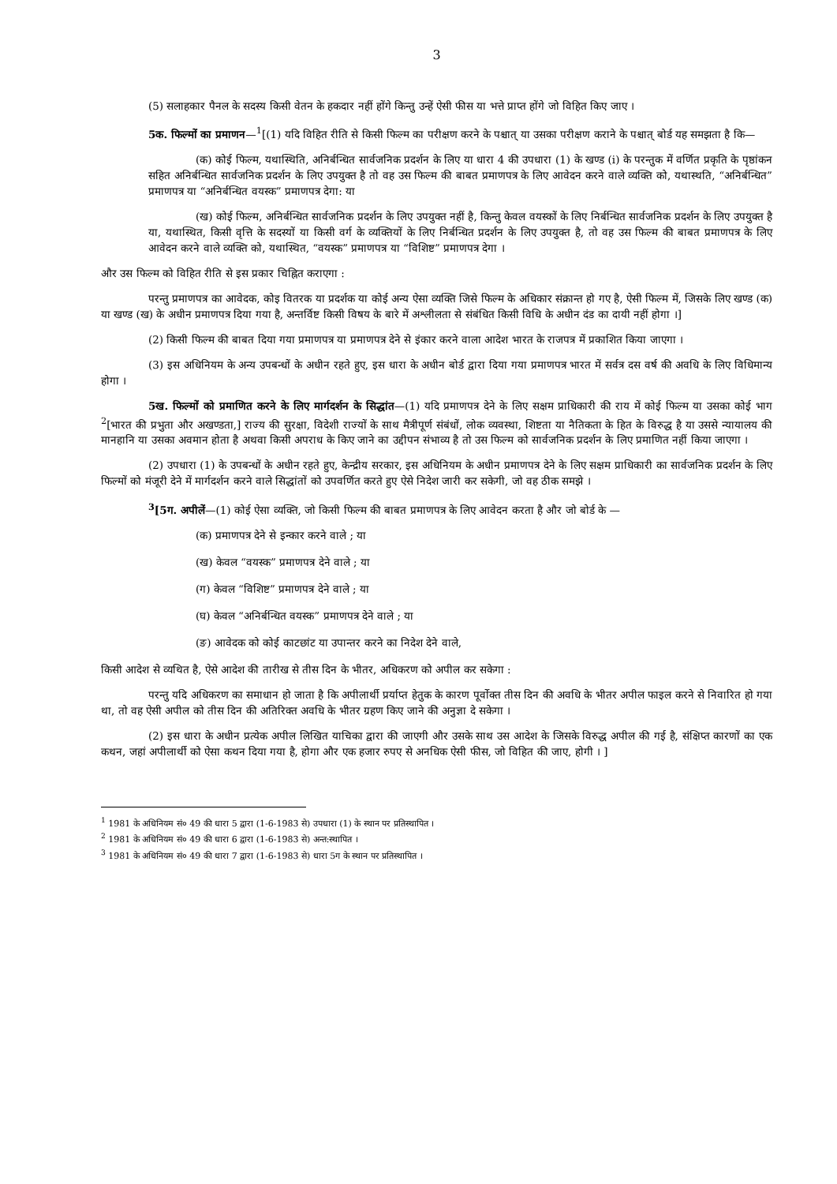3
(5) सलाहकार पैनल के सदस्य किसी वेतन के हकदार नहीं होंगे किन्तु उन्हें ऐसी फीस या भत्ते प्राप्त होंगे जो विहित किए जाए ।
5क. फिल्मों का प्रमाणन—<sup>1</sup>[(1) यदि विहित रीति से किसी फिल्म का परीक्षण करने के पश्चात् या उसका परीक्षण कराने के पश्चात् बोर्ड यह समझता है कि—
(क) कोई फिल्म, यथास्थिति, अनिर्बन्धित सार्वजनिक प्रदर्शन के लिए या धारा 4 की उपधारा (1) के खण्ड (i) के परन्तुक में वर्णित प्रकृति के पृष्ठांकन सहित अनिर्बन्धित सार्वजनिक प्रदर्शन के लिए उपयुक्त है तो वह उस फिल्म की बाबत प्रमाणपत्र के लिए आवेदन करने वाले व्यक्ति को, यथास्थति, “अनिर्बन्धित” प्रमाणपत्र या “अनिर्बन्धित वयस्क” प्रमाणपत्र देगा: या
(ख) कोई फिल्म, अनिर्बन्धित सार्वजनिक प्रदर्शन के लिए उपयुक्त नहीं है, किन्तु केवल वयस्कों के लिए निर्बन्धित सार्वजनिक प्रदर्शन के लिए उपयुक्त है या, यथास्थित, किसी वृत्ति के सदस्यों या किसी वर्ग के व्यक्तियों के लिए निर्बन्धित प्रदर्शन के लिए उपयुक्त है, तो वह उस फिल्म की बाबत प्रमाणपत्र के लिए आवेदन करने वाले व्यक्ति को, यथास्थित, “वयस्क” प्रमाणपत्र या “विशिष्ट” प्रमाणपत्र देगा ।
और उस फिल्म को विहित रीति से इस प्रकार चिह्नित कराएगा :
परन्तु प्रमाणपत्र का आवेदक, कोइ वितरक या प्रदर्शक या कोई अन्य ऐसा व्यक्ति जिसे फिल्म के अधिकार संक्रान्त हो गए है, ऐसी फिल्म में, जिसके लिए खण्ड (क) या खण्ड (ख) के अधीन प्रमाणपत्र दिया गया है, अन्तर्विष्ट किसी विषय के बारे में अश्लीलता से संबंधित किसी विधि के अधीन दंड का दायी नहीं होगा ।]
(2) किसी फिल्म की बाबत दिया गया प्रमाणपत्र या प्रमाणपत्र देने से इंकार करने वाला आदेश भारत के राजपत्र में प्रकाशित किया जाएगा ।
(3) इस अधिनियम के अन्य उपबन्धों के अधीन रहते हुए, इस धारा के अधीन बोर्ड द्वारा दिया गया प्रमाणपत्र भारत में सर्वत्र दस वर्ष की अवधि के लिए विधिमान्य होगा ।
5ख. फिल्मों को प्रमाणित करने के लिए मार्गदर्शन के सिद्धांत—(1) यदि प्रमाणपत्र देने के लिए सक्षम प्राधिकारी की राय में कोई फिल्म या उसका कोई भाग <sup>2</sup>[भारत की प्रभुता और अखण्डता,] राज्य की सुरक्षा, विदेशी राज्यों के साथ मैत्रीपूर्ण संबंधों, लोक व्यवस्था, शिष्टता या नैतिकता के हित के विरुद्ध है या उससे न्यायालय की मानहानि या उसका अवमान होता है अथवा किसी अपराध के किए जाने का उद्दीपन संभाव्य है तो उस फिल्म को सार्वजनिक प्रदर्शन के लिए प्रमाणित नहीं किया जाएगा ।
(2) उपधारा (1) के उपबन्धों के अधीन रहते हुए, केन्द्रीय सरकार, इस अधिनियम के अधीन प्रमाणपत्र देने के लिए सक्षम प्राधिकारी का सार्वजनिक प्रदर्शन के लिए फिल्मों को मंजूरी देने में मार्गदर्शन करने वाले सिद्धांतों को उपवर्णित करते हुए ऐसे निदेश जारी कर सकेगी, जो वह ठीक समझे ।
<sup>3</sup> [5ग. अपीलें—(1) कोई ऐसा व्यक्ति, जो किसी फिल्म की बाबत प्रमाणपत्र के लिए आवेदन करता है और जो बोर्ड के —
(क) प्रमाणपत्र देने से इन्कार करने वाले ; या
(ख) केवल “वयस्क” प्रमाणपत्र देने वाले ; या
(ग) केवल “विशिष्ट” प्रमाणपत्र देने वाले ; या
(घ) केवल “अनिर्बन्धित वयस्क” प्रमाणपत्र देने वाले ; या
(ङ) आवेदक को कोई काटछांट या उपान्तर करने का निदेश देने वाले,
किसी आदेश से व्यथित है, ऐसे आदेश की तारीख से तीस दिन के भीतर, अधिकरण को अपील कर सकेगा :
परन्तु यदि अधिकरण का समाधान हो जाता है कि अपीलार्थी प्रर्याप्त हेतुक के कारण पूर्वोक्त तीस दिन की अवधि के भीतर अपील फाइल करने से निवारित हो गया था, तो वह ऐसी अपील को तीस दिन की अतिरिक्त अवधि के भीतर ग्रहण किए जाने की अनुज्ञा दे सकेगा ।
(2) इस धारा के अधीन प्रत्येक अपील लिखित याचिका द्वारा की जाएगी और उसके साथ उस आदेश के जिसके विरुद्ध अपील की गई है, संक्षिप्त कारणों का एक कथन, जहां अपीलार्थी को ऐसा कथन दिया गया है, होगा और एक हजार रुपए से अनधिक ऐसी फीस, जो विहित की जाए, होगी । ]
<sup>1</sup> 1981 के अधिनियम सं० 49 की धारा 5 द्वारा (1-6-1983 से) उपधारा (1) के स्थान पर प्रतिस्थापित ।
<sup>2</sup> 1981 के अधिनियम सं० 49 की धारा 6 द्वारा (1-6-1983 से) अन्त:स्थापित ।
<sup>3</sup> 1981 के अधिनियम सं० 49 की धारा 7 द्वारा (1-6-1983 से) धारा 5ग के स्थान पर प्रतिस्थापित ।